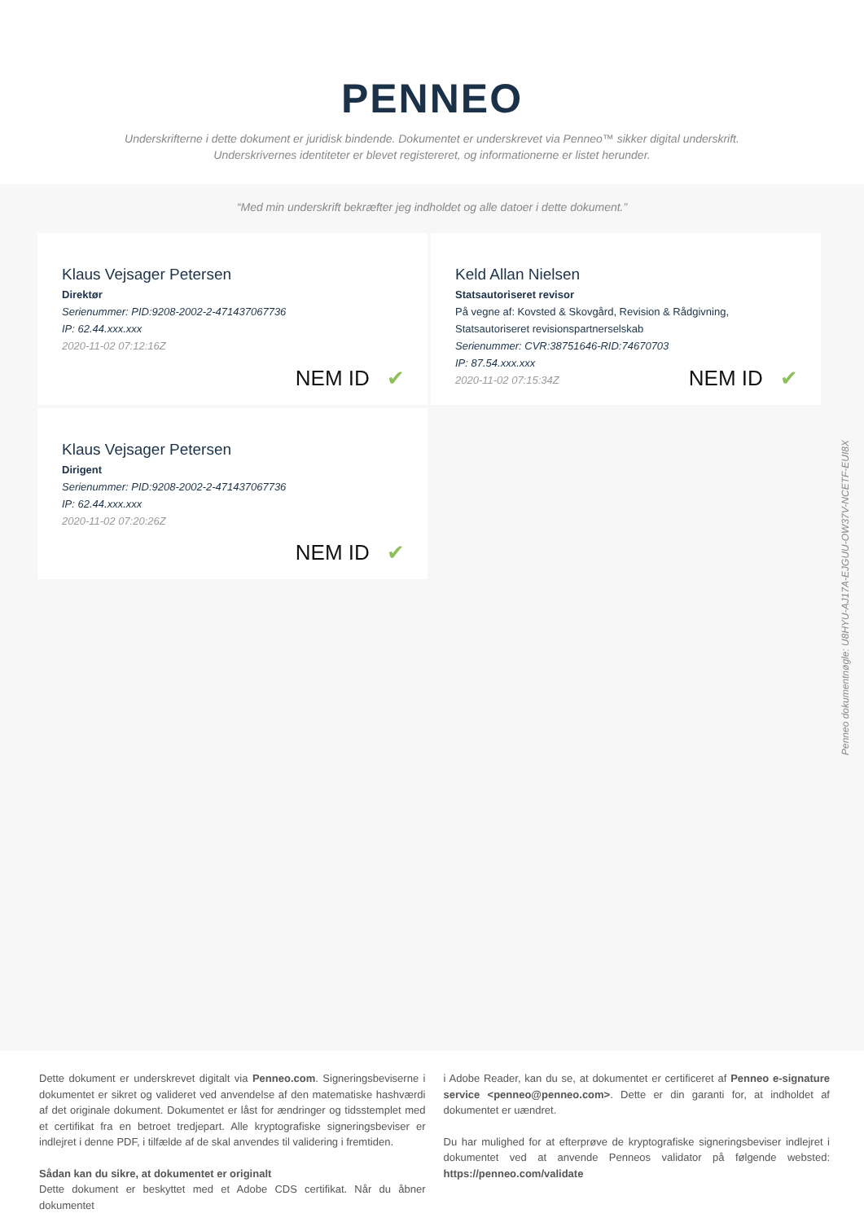PENNEO
Underskrifterne i dette dokument er juridisk bindende. Dokumentet er underskrevet via Penneo™ sikker digital underskrift.
Underskrivernes identiteter er blevet registereret, og informationerne er listet herunder.
“Med min underskrift bekræfter jeg indholdet og alle datoer i dette dokument.”
Klaus Vejsager Petersen
Direktør
Serienummer: PID:9208-2002-2-471437067736
IP: 62.44.xxx.xxx
2020-11-02 07:12:16Z
NEM ID ✔
Keld Allan Nielsen
Statsautoriseret revisor
På vegne af: Kovsted & Skovgård, Revision & Rådgivning, Statsautoriseret revisionspartnerselskab
Serienummer: CVR:38751646-RID:74670703
IP: 87.54.xxx.xxx
2020-11-02 07:15:34Z
NEM ID ✔
Klaus Vejsager Petersen
Dirigent
Serienummer: PID:9208-2002-2-471437067736
IP: 62.44.xxx.xxx
2020-11-02 07:20:26Z
NEM ID ✔
Penneo dokumentnøgle: U8HYU-AJ17A-EJGUU-OW37V-NCETF-EUI8X
Dette dokument er underskrevet digitalt via Penneo.com. Signeringsbeviserne i dokumentet er sikret og valideret ved anvendelse af den matematiske hashværdi af det originale dokument. Dokumentet er låst for ændringer og tidsstemplet med et certifikat fra en betroet tredjepart. Alle kryptografiske signeringsbeviser er indlejret i denne PDF, i tilfælde af de skal anvendes til validering i fremtiden.
Sådan kan du sikre, at dokumentet er originalt
Dette dokument er beskyttet med et Adobe CDS certifikat. Når du åbner dokumentet
i Adobe Reader, kan du se, at dokumentet er certificeret af Penneo e-signature service <penneo@penneo.com>. Dette er din garanti for, at indholdet af dokumentet er uændret.
Du har mulighed for at efterprøve de kryptografiske signeringsbeviser indlejret i dokumentet ved at anvende Penneos validator på følgende websted: https://penneo.com/validate